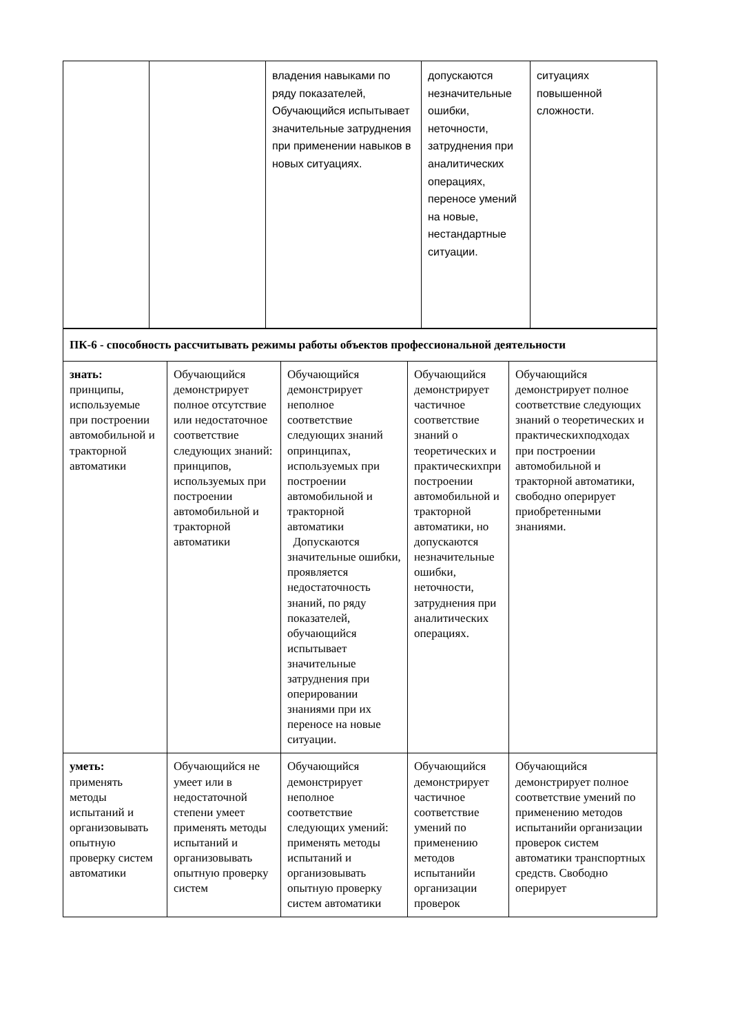| | | владения навыками по ряду показателей, Обучающийся испытывает значительные затруднения при применении навыков в новых ситуациях. | допускаются незначительные ошибки, неточности, затруднения при аналитических операциях, переносе умений на новые, нестандартные ситуации. | ситуациях повышенной сложности. |
| ПК-6 - способность рассчитывать режимы работы объектов профессиональной деятельности | | | | |
| знать: принципы, используемые при построении автомобильной и тракторной автоматики | Обучающийся демонстрирует полное отсутствие или недостаточное соответствие следующих знаний: принципов, используемых при построении автомобильной и тракторной автоматики | Обучающийся демонстрирует неполное соответствие следующих знаний опринципах, используемых при построении автомобильной и тракторной автоматики Допускаются значительные ошибки, проявляется недостаточность знаний, по ряду показателей, обучающийся испытывает значительные затруднения при оперировании знаниями при их переносе на новые ситуации. | Обучающийся демонстрирует частичное соответствие знаний о теоретических и практическихпри построении автомобильной и тракторной автоматики, но допускаются незначительные ошибки, неточности, затруднения при аналитических операциях. | Обучающийся демонстрирует полное соответствие следующих знаний о теоретических и практическихподходах при построении автомобильной и тракторной автоматики, свободно оперирует приобретенными знаниями. |
| уметь: применять методы испытаний и организовывать опытную проверку систем автоматики | Обучающийся не умеет или в недостаточной степени умеет применять методы испытаний и организовывать опытную проверку систем | Обучающийся демонстрирует неполное соответствие следующих умений: применять методы испытаний и организовывать опытную проверку систем автоматики | Обучающийся демонстрирует частичное соответствие умений по применению методов испытанийи организации проверок | Обучающийся демонстрирует полное соответствие умений по применению методов испытанийи организации проверок систем автоматики транспортных средств. Свободно оперирует |